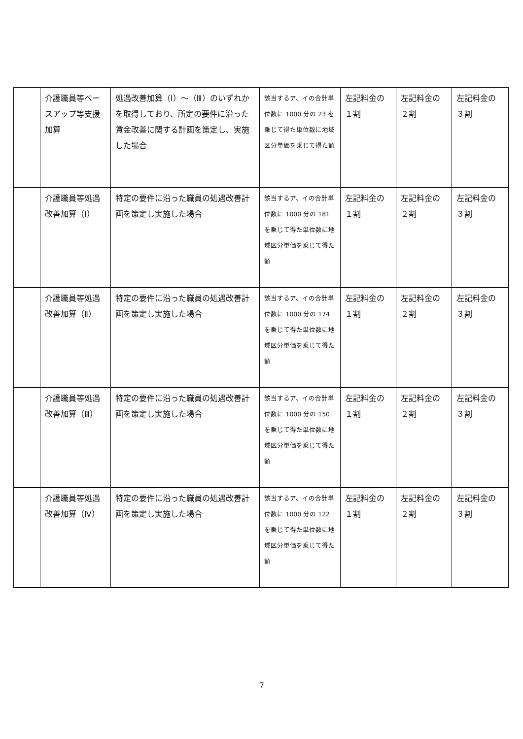| | 介護職員等ベースアップ等支援加算 | 処遇改善加算（Ⅰ）～（Ⅲ）のいずれかを取得しており、所定の要件に沿った賃金改善に関する計画を策定し、実施した場合 | 該当するア、イの合計単位数に 1000 分の 23 を乗じて得た単位数に地域区分単価を乗じて得た額 | 左記料金の１割 | 左記料金の２割 | 左記料金の３割 |
| | 介護職員等処遇改善加算（Ⅰ） | 特定の要件に沿った職員の処遇改善計画を策定し実施した場合 | 該当するア、イの合計単位数に 1000 分の 181 を乗じて得た単位数に地域区分単価を乗じて得た額 | 左記料金の１割 | 左記料金の２割 | 左記料金の３割 |
| | 介護職員等処遇改善加算（Ⅱ） | 特定の要件に沿った職員の処遇改善計画を策定し実施した場合 | 該当するア、イの合計単位数に 1000 分の 174 を乗じて得た単位数に地域区分単価を乗じて得た額 | 左記料金の１割 | 左記料金の２割 | 左記料金の３割 |
| | 介護職員等処遇改善加算（Ⅲ） | 特定の要件に沿った職員の処遇改善計画を策定し実施した場合 | 該当するア、イの合計単位数に 1000 分の 150 を乗じて得た単位数に地域区分単価を乗じて得た額 | 左記料金の１割 | 左記料金の２割 | 左記料金の３割 |
| | 介護職員等処遇改善加算（Ⅳ） | 特定の要件に沿った職員の処遇改善計画を策定し実施した場合 | 該当するア、イの合計単位数に 1000 分の 122 を乗じて得た単位数に地域区分単価を乗じて得た額 | 左記料金の１割 | 左記料金の２割 | 左記料金の３割 |
7